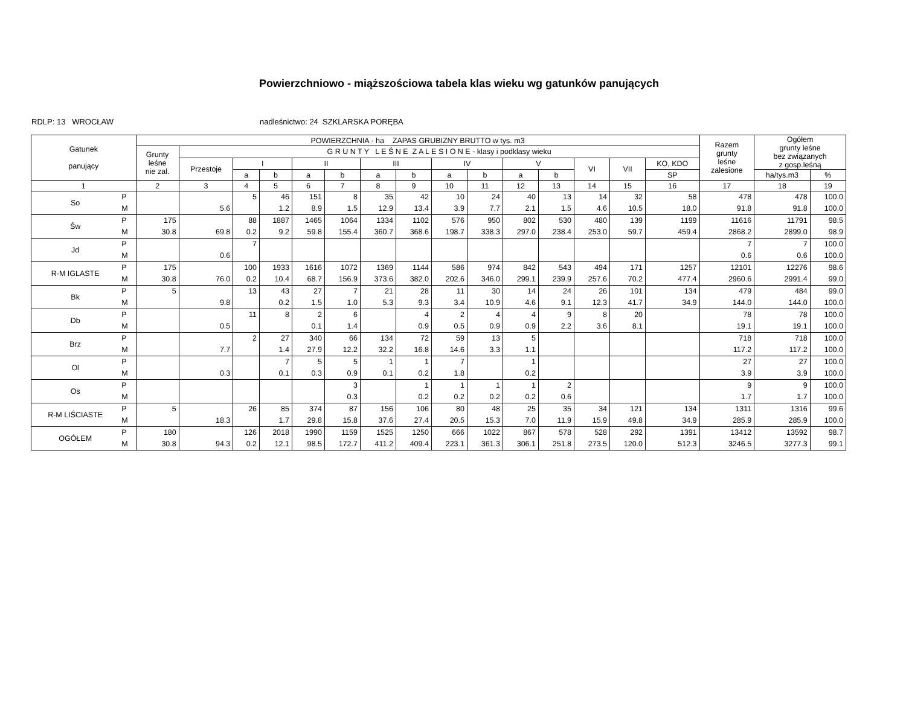Powierzchniowo - miąższościowa tabela klas wieku wg gatunków panujących
RDLP: 13 WROCŁAW nadleśnictwo: 24 SZKLARSKA PORĘBA
| Gatunek panujący | | POWIERZCHNIA - ha ZAPAS GRUBIZNY BRUTTO w tys. m3 | | | | | | | | | | | | | | | Razem grunty leśne zalesione | Ogółem grunty leśne bez związanych z gosp.leśną | |
| --- | --- | --- | --- | --- | --- | --- | --- | --- | --- | --- | --- | --- | --- | --- | --- | --- | --- | --- | --- |
| | | Grunty leśne nie zal. | G R U N T Y L E Ś N E Z A L E S I O N E - klasy i podklasy wieku | | | | | | | | | | | | | | | | |
| | | | Przestoje | I | | II | | III | | IV | | V | | VI | VII | KO, KDO | | | |
| | | | | a | b | a | b | a | b | a | b | a | b | | | SP | | ha/tys.m3 | % |
| 1 | | 2 | 3 | 4 | 5 | 6 | 7 | 8 | 9 | 10 | 11 | 12 | 13 | 14 | 15 | 16 | 17 | 18 | 19 |
| So | P M | | 5.6 | 5 | 46 1.2 | 151 8.9 | 8 1.5 | 35 12.9 | 42 13.4 | 10 3.9 | 24 7.7 | 40 2.1 | 13 1.5 | 14 4.6 | 32 10.5 | 58 18.0 | 478 91.8 | 478 91.8 | 100.0 100.0 |
| Św | P M | 175 30.8 | 69.8 | 88 0.2 | 1887 9.2 | 1465 59.8 | 1064 155.4 | 1334 360.7 | 1102 368.6 | 576 198.7 | 950 338.3 | 802 297.0 | 530 238.4 | 480 253.0 | 139 59.7 | 1199 459.4 | 11616 2868.2 | 11791 2899.0 | 98.5 98.9 |
| Jd | P M | | 0.6 | 7 | | | | | | | | | | | | | 7 0.6 | 7 0.6 | 100.0 100.0 |
| R-M IGLASTE | P M | 175 30.8 | 76.0 | 100 0.2 | 1933 10.4 | 1616 68.7 | 1072 156.9 | 1369 373.6 | 1144 382.0 | 586 202.6 | 974 346.0 | 842 299.1 | 543 239.9 | 494 257.6 | 171 70.2 | 1257 477.4 | 12101 2960.6 | 12276 2991.4 | 98.6 99.0 |
| Bk | P M | 5 | 9.8 | 13 | 43 0.2 | 27 1.5 | 7 1.0 | 21 5.3 | 28 9.3 | 11 3.4 | 30 10.9 | 14 4.6 | 24 9.1 | 26 12.3 | 101 41.7 | 134 34.9 | 479 144.0 | 484 144.0 | 99.0 100.0 |
| Db | P M | | 0.5 | 11 | 8 | 2 0.1 | 6 1.4 | | 4 0.9 | 2 0.5 | 4 0.9 | 4 0.9 | 9 2.2 | 8 3.6 | 20 8.1 | | 78 19.1 | 78 19.1 | 100.0 100.0 |
| Brz | P M | | 7.7 | 2 | 27 1.4 | 340 27.9 | 66 12.2 | 134 32.2 | 72 16.8 | 59 14.6 | 13 3.3 | 5 1.1 | | | | | 718 117.2 | 718 117.2 | 100.0 100.0 |
| Ol | P M | | 0.3 | | 7 0.1 | 5 0.3 | 5 0.9 | 1 0.1 | 1 0.2 | 7 1.8 | | 1 0.2 | | | | | 27 3.9 | 27 3.9 | 100.0 100.0 |
| Os | P M | | | | | | 3 0.3 | | 1 0.2 | 1 0.2 | 1 0.2 | 1 0.2 | 2 0.6 | | | | 9 1.7 | 9 1.7 | 100.0 100.0 |
| R-M LIŚCIASTE | P M | 5 | 18.3 | 26 | 85 1.7 | 374 29.8 | 87 15.8 | 156 37.6 | 106 27.4 | 80 20.5 | 48 15.3 | 25 7.0 | 35 11.9 | 34 15.9 | 121 49.8 | 134 34.9 | 1311 285.9 | 1316 285.9 | 99.6 100.0 |
| OGÓŁEM | P M | 180 30.8 | 94.3 | 126 0.2 | 2018 12.1 | 1990 98.5 | 1159 172.7 | 1525 411.2 | 1250 409.4 | 666 223.1 | 1022 361.3 | 867 306.1 | 578 251.8 | 528 273.5 | 292 120.0 | 1391 512.3 | 13412 3246.5 | 13592 3277.3 | 98.7 99.1 |